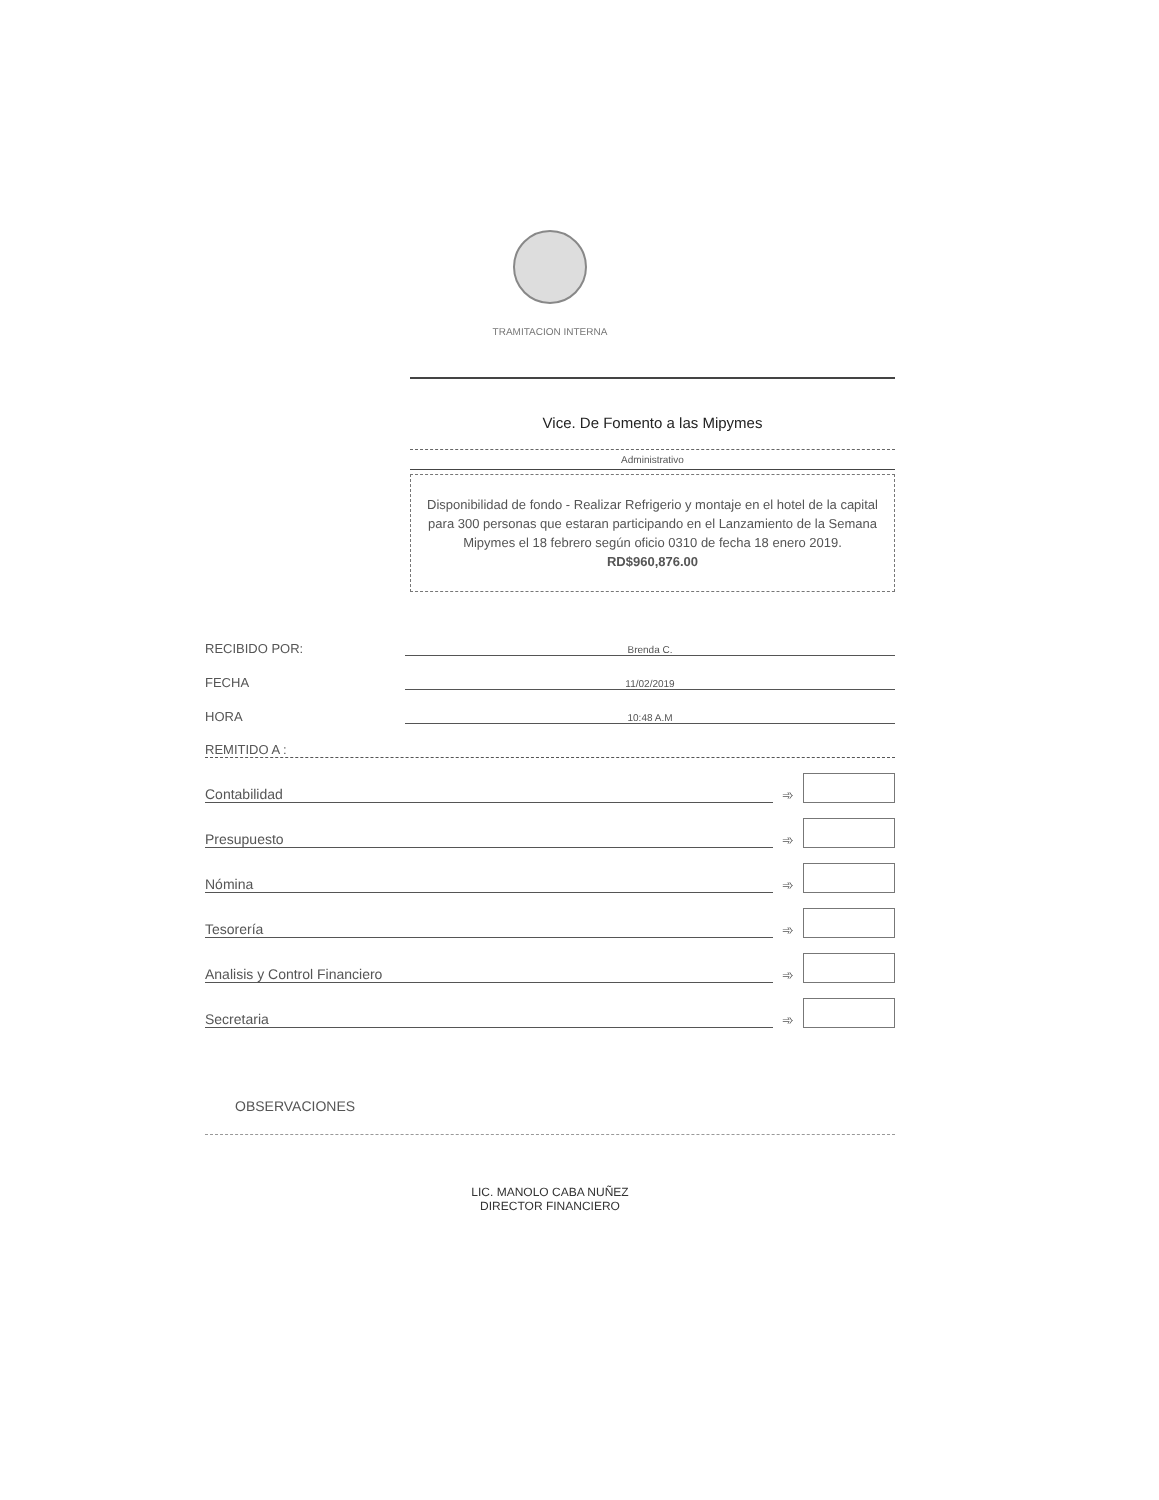TRAMITACION INTERNA
Vice. De Fomento a las Mipymes
Administrativo
Disponibilidad de fondo - Realizar Refrigerio y montaje en el hotel de la capital para 300 personas que estaran participando en el Lanzamiento de la Semana Mipymes el 18 febrero según oficio 0310 de fecha 18 enero 2019.
RD$960,876.00
RECIBIDO POR: Brenda C.
FECHA 11/02/2019
HORA 10:48 A.M
REMITIDO A :
Contabilidad ➾
Presupuesto ➾
Nómina ➾
Tesorería ➾
Analisis y Control Financiero ➾
Secretaria ➾
OBSERVACIONES
LIC. MANOLO CABA NUÑEZ
DIRECTOR FINANCIERO